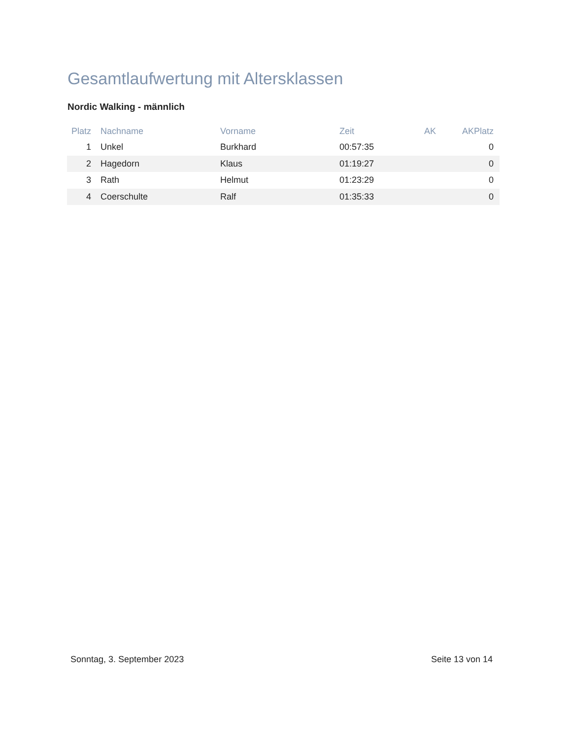Gesamtlaufwertung mit Altersklassen
Nordic Walking - männlich
| Platz | Nachname | Vorname | Zeit | AK | AKPlatz |
| --- | --- | --- | --- | --- | --- |
| 1 | Unkel | Burkhard | 00:57:35 | | 0 |
| 2 | Hagedorn | Klaus | 01:19:27 | | 0 |
| 3 | Rath | Helmut | 01:23:29 | | 0 |
| 4 | Coerschulte | Ralf | 01:35:33 | | 0 |
Sonntag, 3. September 2023 Seite 13 von 14